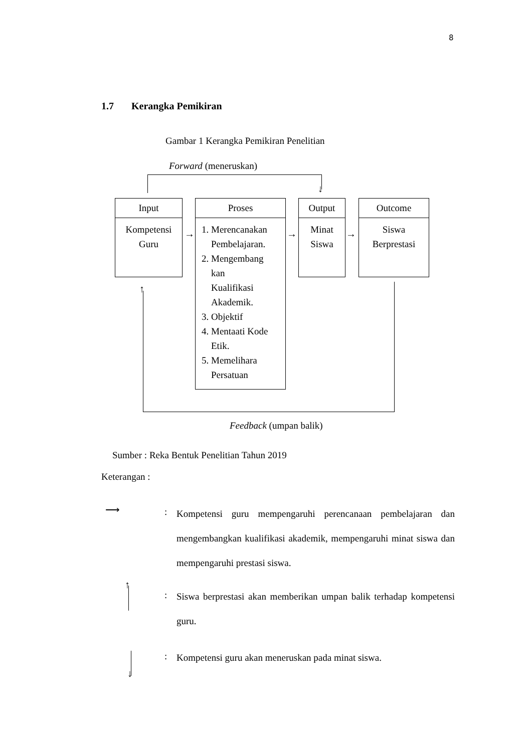8
1.7 Kerangka Pemikiran
Gambar 1 Kerangka Pemikiran Penelitian
Forward (meneruskan)
↓
Input
Kompetensi Guru
→
Proses
1. Merencanakan
Pembelajaran.
2. Mengembang
kan
Kualifikasi
Akademik.
3. Objektif
4. Mentaati Kode
Etik.
5. Memelihara
Persatuan
→
Output
Minat Siswa
→
Outcome
Siswa Berprestasi
↑
Feedback (umpan balik)
Sumber : Reka Bentuk Penelitian Tahun 2019
Keterangan :
⟶ :
Kompetensi guru mempengaruhi perencanaan pembelajaran dan mengembangkan kualifikasi akademik, mempengaruhi minat siswa dan mempengaruhi prestasi siswa.
↑
:
Siswa berprestasi akan memberikan umpan balik terhadap kompetensi guru.
↓
:
Kompetensi guru akan meneruskan pada minat siswa.